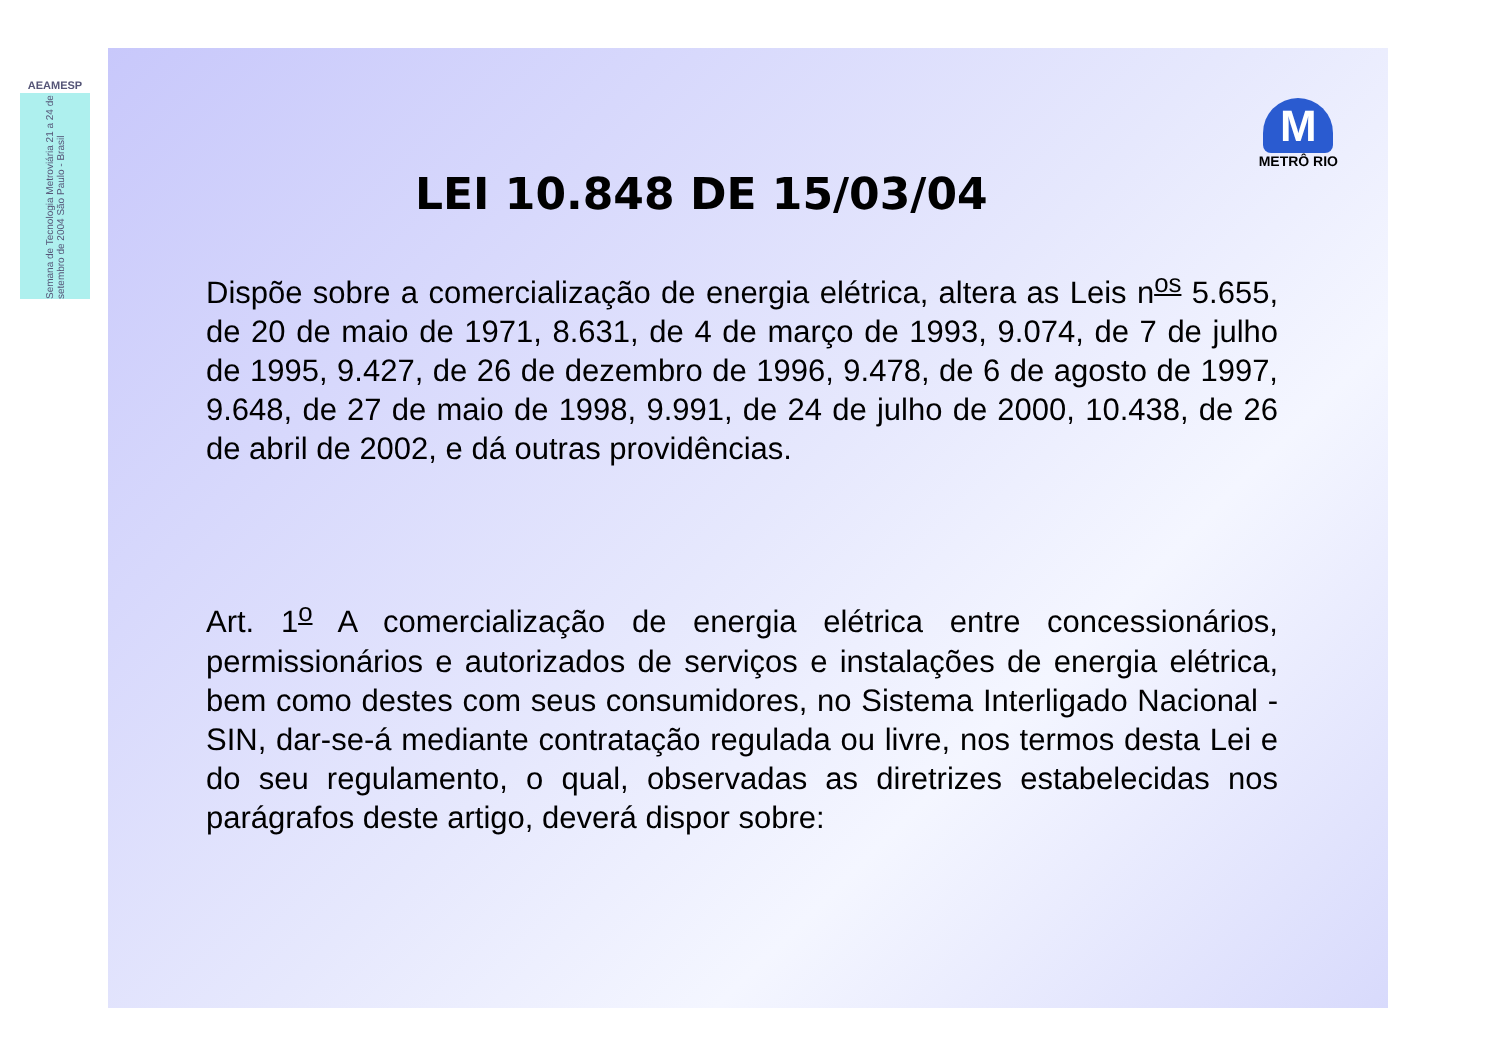AEAMESP
Semana de Tecnologia Metroviária 21 a 24 de setembro de 2004 São Paulo - Brasil
LEI 10.848 DE 15/03/04
M
METRÔ RIO
Dispõe sobre a comercialização de energia elétrica, altera as Leis n<sup>os</sup> 5.655, de 20 de maio de 1971, 8.631, de 4 de março de 1993, 9.074, de 7 de julho de 1995, 9.427, de 26 de dezembro de 1996, 9.478, de 6 de agosto de 1997, 9.648, de 27 de maio de 1998, 9.991, de 24 de julho de 2000, 10.438, de 26 de abril de 2002, e dá outras providências.
Art. 1<sup>o</sup> A comercialização de energia elétrica entre concessionários, permissionários e autorizados de serviços e instalações de energia elétrica, bem como destes com seus consumidores, no Sistema Interligado Nacional - SIN, dar-se-á mediante contratação regulada ou livre, nos termos desta Lei e do seu regulamento, o qual, observadas as diretrizes estabelecidas nos parágrafos deste artigo, deverá dispor sobre: